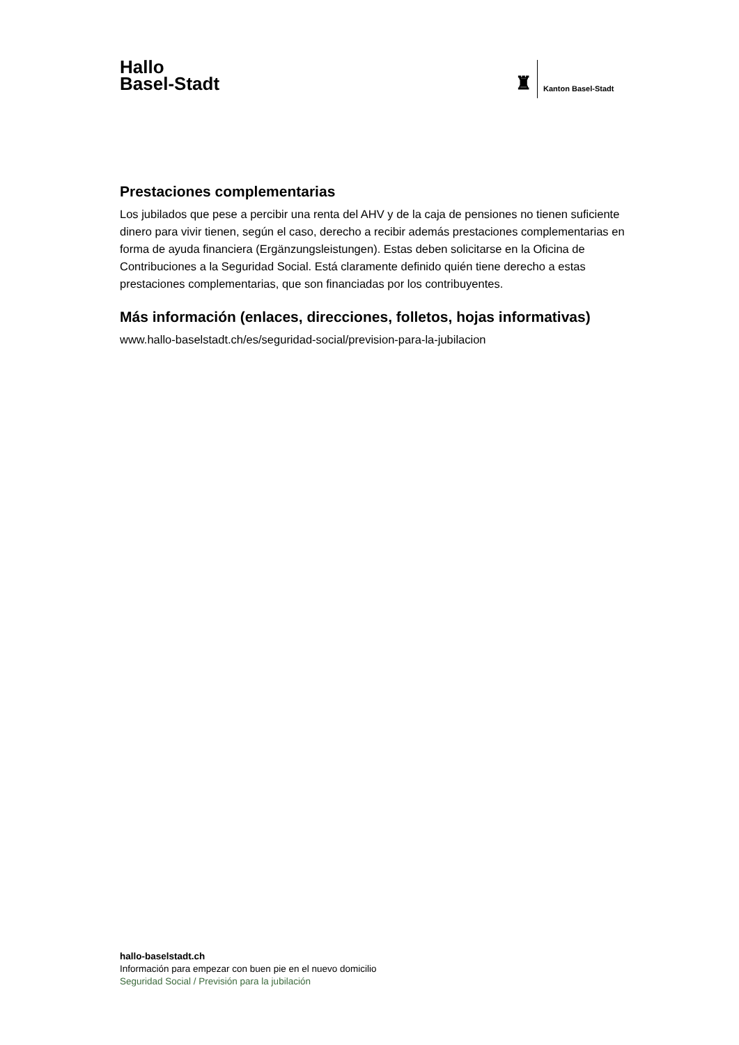Hallo
Basel-Stadt
♜
Kanton Basel-Stadt
Prestaciones complementarias
Los jubilados que pese a percibir una renta del AHV y de la caja de pensiones no tienen suficiente dinero para vivir tienen, según el caso, derecho a recibir además prestaciones complementarias en forma de ayuda financiera (Ergänzungsleistungen). Estas deben solicitarse en la Oficina de Contribuciones a la Seguridad Social. Está claramente definido quién tiene derecho a estas prestaciones complementarias, que son financiadas por los contribuyentes.
Más información (enlaces, direcciones, folletos, hojas informativas)
www.hallo-baselstadt.ch/es/seguridad-social/prevision-para-la-jubilacion
hallo-baselstadt.ch
Información para empezar con buen pie en el nuevo domicilio
Seguridad Social / Previsión para la jubilación